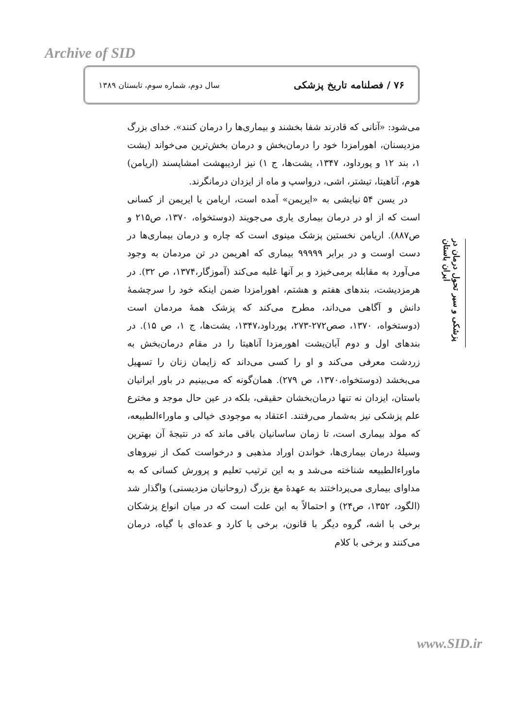Archive of SID
۷۶ / فصلنامه تاریخ پزشکی سال دوم، شماره سوم، تابستان ۱۳۸۹
می‌شود: «آنانی که قادرند شفا بخشند و بیماری‌ها را درمان کنند». خدای بزرگ مزدیسنان، اهورامزدا خود را درمان‌بخش و درمان بخش‌ترین می‌خواند (یشت ۱، بند ۱۲ و پورداود، ۱۳۴۷، یشت‌ها، ج ۱) نیز اردیبهشت امشاپسند (اریامن) هوم، آناهیتا، تیشتر، اشی، درواسپ و ماه از ایزدان درمانگرند.
در یسن ۵۴ نیایشی به «ایریمن» آمده است، اریامن یا ایریمن از کسانی است که از او در درمان بیماری یاری می‌جویند (دوستخواه، ۱۳۷۰، ص۲۱۵ و ص۸۸۷). اریامن نخستین پزشک مینوی است که چاره و درمان بیماری‌ها در دست اوست و در برابر ۹۹۹۹۹ بیماری که اهریمن در تن مردمان به وجود می‌آورد به مقابله برمی‌خیزد و بر آنها غلبه می‌کند (آموزگار،۱۳۷۴، ص ۳۲). در هرمزدیشت، بندهای هفتم و هشتم، اهورامزدا ضمن اینکه خود را سرچشمۀ دانش و آگاهی می‌داند، مطرح می‌کند که پزشک همۀ مردمان است (دوستخواه، ۱۳۷۰، صص۲۷۲-۲۷۳، پورداود،۱۳۴۷، یشت‌ها، ج ۱، ص ۱۵). در بندهای اول و دوم آبان‌یشت اهورمزدا آناهیتا را در مقام درمان‌بخش به زردشت معرفی می‌کند و او را کسی می‌داند که زایمان زنان را تسهیل می‌بخشد (دوستخواه،۱۳۷۰، ص ۲۷۹). همان‌گونه که می‌بینیم در باور ایرانیان باستان، ایزدان نه تنها درمان‌بخشان حقیقی، بلکه در عین حال موجد و مخترع علم پزشکی نیز به‌شمار می‌رفتند. اعتقاد به موجودی خیالی و ماوراءالطبیعه، که مولد بیماری است، تا زمان ساسانیان باقی ماند که در نتیجۀ آن بهترین وسیلۀ درمان بیماری‌ها، خواندن اوراد مذهبی و درخواست کمک از نیروهای ماوراءالطبیعه شناخته می‌شد و به این ترتیب تعلیم و پرورش کسانی که به مداوای بیماری می‌پرداختند به عهدۀ مغ بزرگ (روحانیان مزدیسنی) واگذار شد (الگود، ۱۳۵۲، ص۲۴) و احتمالاً به این علت است که در میان انواع پزشکان برخی با اشه، گروه دیگر با قانون، برخی با کارد و عده‌ای با گیاه، درمان می‌کنند و برخی با کلام
پزشکی و سیر تحول درمان در ایران باستان
www.SID.ir